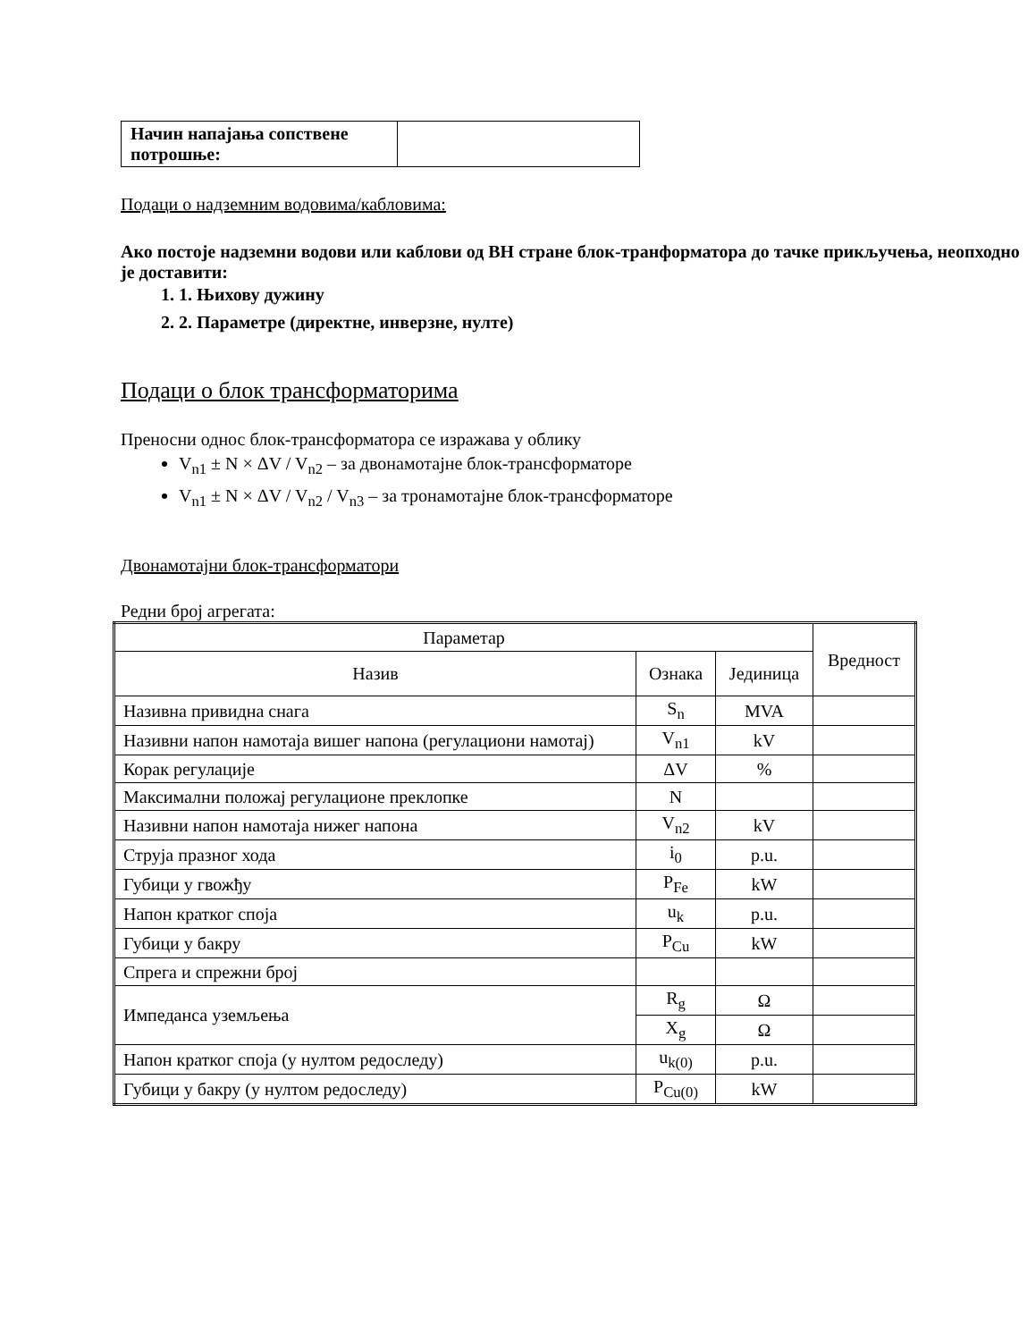| Начин напајања сопствене потрошње: | |
Подаци о надземним водовима/кабловима:
Ако постоје надземни водови или каблови од ВН стране блок-транформатора до тачке прикључења, неопходно је доставити:
1. 1. Њихову дужину
2. 2. Параметре (директне, инверзне, нулте)
Подаци о блок трансформаторима
Преносни однос блок-трансформатора се изражава у облику
V<sub>n1</sub> ± N × ΔV / V<sub>n2</sub> – за двонамотајне блок-трансформаторе
V<sub>n1</sub> ± N × ΔV / V<sub>n2</sub> / V<sub>n3</sub> – за тронамотајне блок-трансформаторе
Двонамотајни блок-трансформатори
Редни број агрегата:
| Параметар | | | Вредност |
| --- | --- | --- | --- |
| Назив | Ознака | Јединица | |
| Називна привидна снага | S<sub>n</sub> | MVA | |
| Називни напон намотаја вишег напона (регулациони намотај) | V<sub>n1</sub> | kV | |
| Корак регулације | ΔV | % | |
| Максимални положај регулационе преклопке | N | | |
| Називни напон намотаја нижег напона | V<sub>n2</sub> | kV | |
| Струја празног хода | i<sub>0</sub> | p.u. | |
| Губици у гвожђу | P<sub>Fe</sub> | kW | |
| Напон кратког споја | u<sub>k</sub> | p.u. | |
| Губици у бакру | P<sub>Cu</sub> | kW | |
| Спрега и спрежни број | | | |
| Импеданса уземљења | R<sub>g</sub> | Ω | |
| | X<sub>g</sub> | Ω | |
| Напон кратког споја (у нултом редоследу) | u<sub>k(0)</sub> | p.u. | |
| Губици у бакру (у нултом редоследу) | P<sub>Cu(0)</sub> | kW | |